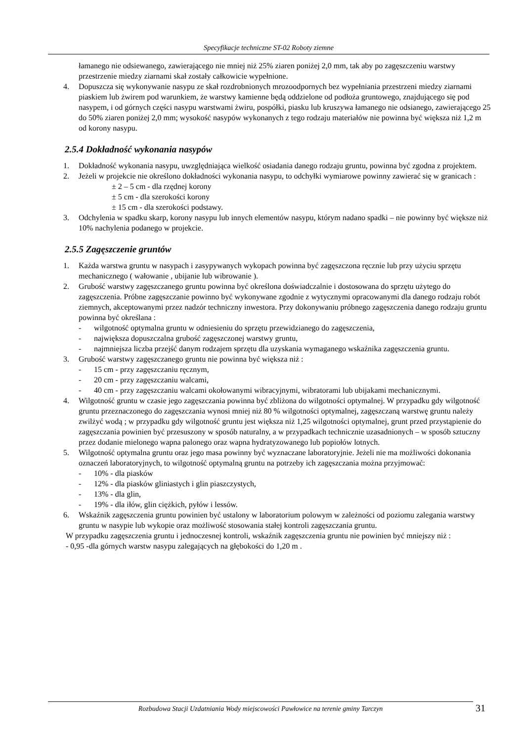Specyfikacje techniczne ST-02 Roboty ziemne
łamanego nie odsiewanego, zawierającego nie mniej niż 25% ziaren poniżej 2,0 mm, tak aby po zagęszczeniu warstwy przestrzenie miedzy ziarnami skał zostały całkowicie wypełnione.
4. Dopuszcza się wykonywanie nasypu ze skał rozdrobnionych mrozoodpornych bez wypełniania przestrzeni miedzy ziarnami piaskiem lub żwirem pod warunkiem, że warstwy kamienne będą oddzielone od podłoża gruntowego, znajdującego się pod nasypem, i od górnych części nasypu warstwami żwiru, pospółki, piasku lub kruszywa łamanego nie odsianego, zawierającego 25 do 50% ziaren poniżej 2,0 mm; wysokość nasypów wykonanych z tego rodzaju materiałów nie powinna być większa niż 1,2 m od korony nasypu.
2.5.4 Dokładność wykonania nasypów
1. Dokładność wykonania nasypu, uwzględniająca wielkość osiadania danego rodzaju gruntu, powinna być zgodna z projektem.
2. Jeżeli w projekcie nie określono dokładności wykonania nasypu, to odchyłki wymiarowe powinny zawierać się w granicach :
± 2 – 5 cm - dla rzędnej korony
± 5 cm - dla szerokości korony
± 15 cm - dla szerokości podstawy.
3. Odchylenia w spadku skarp, korony nasypu lub innych elementów nasypu, którym nadano spadki – nie powinny być większe niż 10% nachylenia podanego w projekcie.
2.5.5 Zagęszczenie gruntów
1. Każda warstwa gruntu w nasypach i zasypywanych wykopach powinna być zagęszczona ręcznie lub przy użyciu sprzętu mechanicznego ( wałowanie , ubijanie lub wibrowanie ).
2. Grubość warstwy zagęszczanego gruntu powinna być określona doświadczalnie i dostosowana do sprzętu użytego do zagęszczenia. Próbne zagęszczanie powinno być wykonywane zgodnie z wytycznymi opracowanymi dla danego rodzaju robót ziemnych, akceptowanymi przez nadzór techniczny inwestora. Przy dokonywaniu próbnego zagęszczenia danego rodzaju gruntu powinna być określana :
- wilgotność optymalna gruntu w odniesieniu do sprzętu przewidzianego do zagęszczenia,
- największa dopuszczalna grubość zagęszczonej warstwy gruntu,
- najmniejsza liczba przejść danym rodzajem sprzętu dla uzyskania wymaganego wskaźnika zagęszczenia gruntu.
3. Grubość warstwy zagęszczanego gruntu nie powinna być większa niż :
- 15 cm - przy zagęszczaniu ręcznym,
- 20 cm - przy zagęszczaniu walcami,
- 40 cm - przy zagęszczaniu walcami okołowanymi wibracyjnymi, wibratorami lub ubijakami mechanicznymi.
4. Wilgotność gruntu w czasie jego zagęszczania powinna być zbliżona do wilgotności optymalnej. W przypadku gdy wilgotność gruntu przeznaczonego do zagęszczania wynosi mniej niż 80 % wilgotności optymalnej, zagęszczaną warstwę gruntu należy zwilżyć wodą ; w przypadku gdy wilgotność gruntu jest większa niż 1,25 wilgotności optymalnej, grunt przed przystąpienie do zagęszczania powinien być przesuszony w sposób naturalny, a w przypadkach technicznie uzasadnionych – w sposób sztuczny przez dodanie mielonego wapna palonego oraz wapna hydratyzowanego lub popiołów lotnych.
5. Wilgotność optymalna gruntu oraz jego masa powinny być wyznaczane laboratoryjnie. Jeżeli nie ma możliwości dokonania oznaczeń laboratoryjnych, to wilgotność optymalną gruntu na potrzeby ich zagęszczania można przyjmować:
- 10% - dla piasków
- 12% - dla piasków gliniastych i glin piaszczystych,
- 13% - dla glin,
- 19% - dla iłów, glin ciężkich, pyłów i lessów.
6. Wskaźnik zagęszczenia gruntu powinien być ustalony w laboratorium polowym w zależności od poziomu zalegania warstwy gruntu w nasypie lub wykopie oraz możliwość stosowania stałej kontroli zagęszczania gruntu.
W przypadku zagęszczenia gruntu i jednoczesnej kontroli, wskaźnik zagęszczenia gruntu nie powinien być mniejszy niż :
- 0,95 -dla górnych warstw nasypu zalegających na głębokości do 1,20 m .
Rozbudowa Stacji Uzdatniania Wody miejscowości Pawłowice na terenie gminy Tarczyn 31